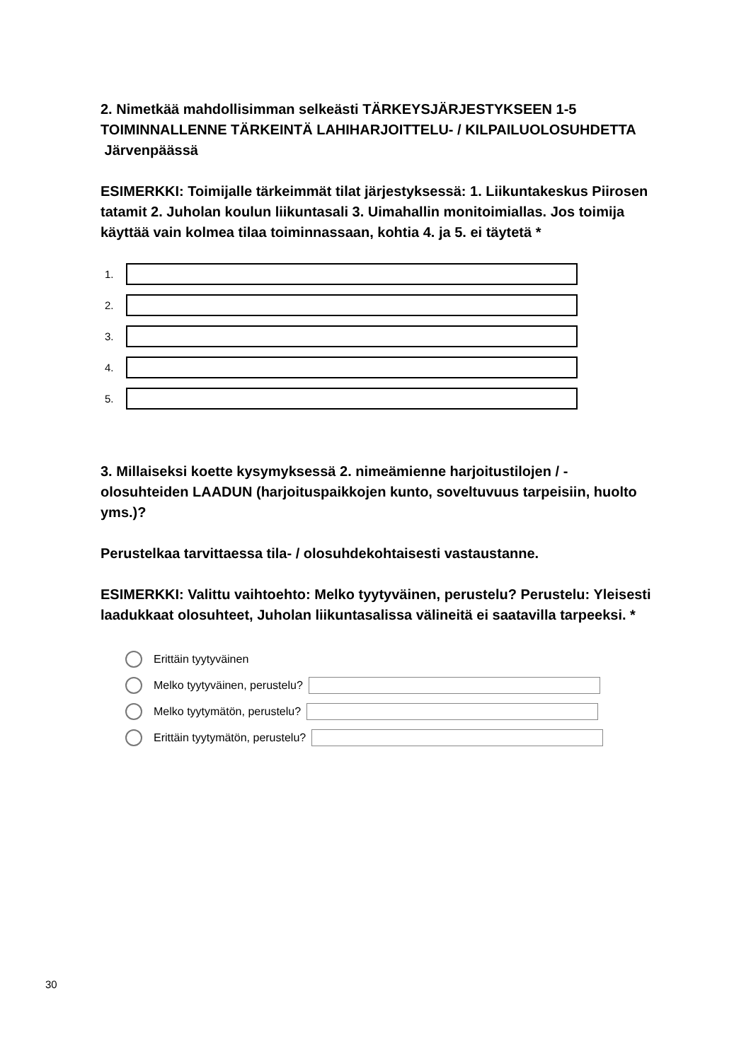2. Nimetkää mahdollisimman selkeästi TÄRKEYSJÄRJESTYKSEEN 1-5 TOIMINNALLENNE TÄRKEINTÄ LAHIHARJOITTELU- / KILPAILUOLOSUHDETTA Järvenpäässä
ESIMERKKI: Toimijalle tärkeimmät tilat järjestyksessä: 1. Liikuntakeskus Piirosen tatamit 2. Juholan koulun liikuntasali 3. Uimahallin monitoimiallas. Jos toimija käyttää vain kolmea tilaa toiminnassaan, kohtia 4. ja 5. ei täytetä *
1.
2.
3.
4.
5.
3. Millaiseksi koette kysymyksessä 2. nimeämienne harjoitustilojen / -olosuhteiden LAADUN (harjoituspaikkojen kunto, soveltuvuus tarpeisiin, huolto yms.)?
Perustelkaa tarvittaessa tila- / olosuhdekohtaisesti vastaustanne.
ESIMERKKI: Valittu vaihtoehto: Melko tyytyväinen, perustelu? Perustelu: Yleisesti laadukkaat olosuhteet, Juholan liikuntasalissa välineitä ei saatavilla tarpeeksi. *
Erittäin tyytyväinen
Melko tyytyväinen, perustelu?
Melko tyytymätön, perustelu?
Erittäin tyytymätön, perustelu?
30